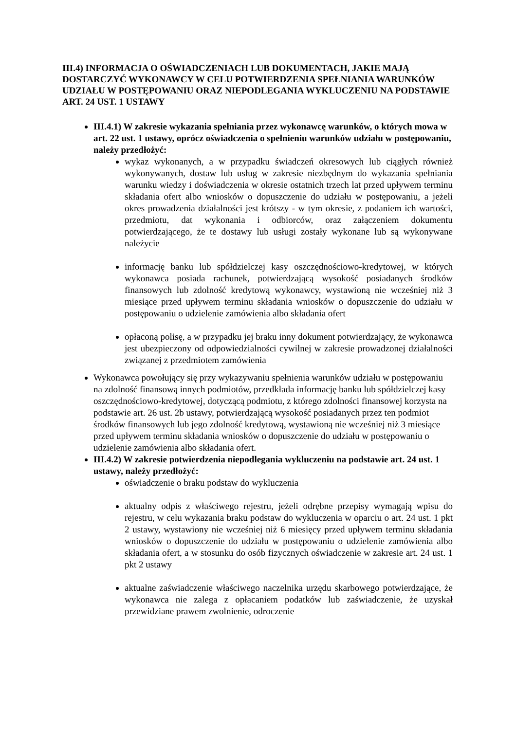III.4) INFORMACJA O OŚWIADCZENIACH LUB DOKUMENTACH, JAKIE MAJĄ DOSTARCZYĆ WYKONAWCY W CELU POTWIERDZENIA SPEŁNIANIA WARUNKÓW UDZIAŁU W POSTĘPOWANIU ORAZ NIEPODLEGANIA WYKLUCZENIU NA PODSTAWIE ART. 24 UST. 1 USTAWY
III.4.1) W zakresie wykazania spełniania przez wykonawcę warunków, o których mowa w art. 22 ust. 1 ustawy, oprócz oświadczenia o spełnieniu warunków udziału w postępowaniu, należy przedłożyć:
wykaz wykonanych, a w przypadku świadczeń okresowych lub ciągłych również wykonywanych, dostaw lub usług w zakresie niezbędnym do wykazania spełniania warunku wiedzy i doświadczenia w okresie ostatnich trzech lat przed upływem terminu składania ofert albo wniosków o dopuszczenie do udziału w postępowaniu, a jeżeli okres prowadzenia działalności jest krótszy - w tym okresie, z podaniem ich wartości, przedmiotu, dat wykonania i odbiorców, oraz załączeniem dokumentu potwierdzającego, że te dostawy lub usługi zostały wykonane lub są wykonywane należycie
informację banku lub spółdzielczej kasy oszczędnościowo-kredytowej, w których wykonawca posiada rachunek, potwierdzającą wysokość posiadanych środków finansowych lub zdolność kredytową wykonawcy, wystawioną nie wcześniej niż 3 miesiące przed upływem terminu składania wniosków o dopuszczenie do udziału w postępowaniu o udzielenie zamówienia albo składania ofert
opłaconą polisę, a w przypadku jej braku inny dokument potwierdzający, że wykonawca jest ubezpieczony od odpowiedzialności cywilnej w zakresie prowadzonej działalności związanej z przedmiotem zamówienia
Wykonawca powołujący się przy wykazywaniu spełnienia warunków udziału w postępowaniu na zdolność finansową innych podmiotów, przedkłada informację banku lub spółdzielczej kasy oszczędnościowo-kredytowej, dotyczącą podmiotu, z którego zdolności finansowej korzysta na podstawie art. 26 ust. 2b ustawy, potwierdzającą wysokość posiadanych przez ten podmiot środków finansowych lub jego zdolność kredytową, wystawioną nie wcześniej niż 3 miesiące przed upływem terminu składania wniosków o dopuszczenie do udziału w postępowaniu o udzielenie zamówienia albo składania ofert.
III.4.2) W zakresie potwierdzenia niepodlegania wykluczeniu na podstawie art. 24 ust. 1 ustawy, należy przedłożyć:
oświadczenie o braku podstaw do wykluczenia
aktualny odpis z właściwego rejestru, jeżeli odrębne przepisy wymagają wpisu do rejestru, w celu wykazania braku podstaw do wykluczenia w oparciu o art. 24 ust. 1 pkt 2 ustawy, wystawiony nie wcześniej niż 6 miesięcy przed upływem terminu składania wniosków o dopuszczenie do udziału w postępowaniu o udzielenie zamówienia albo składania ofert, a w stosunku do osób fizycznych oświadczenie w zakresie art. 24 ust. 1 pkt 2 ustawy
aktualne zaświadczenie właściwego naczelnika urzędu skarbowego potwierdzające, że wykonawca nie zalega z opłacaniem podatków lub zaświadczenie, że uzyskał przewidziane prawem zwolnienie, odroczenie